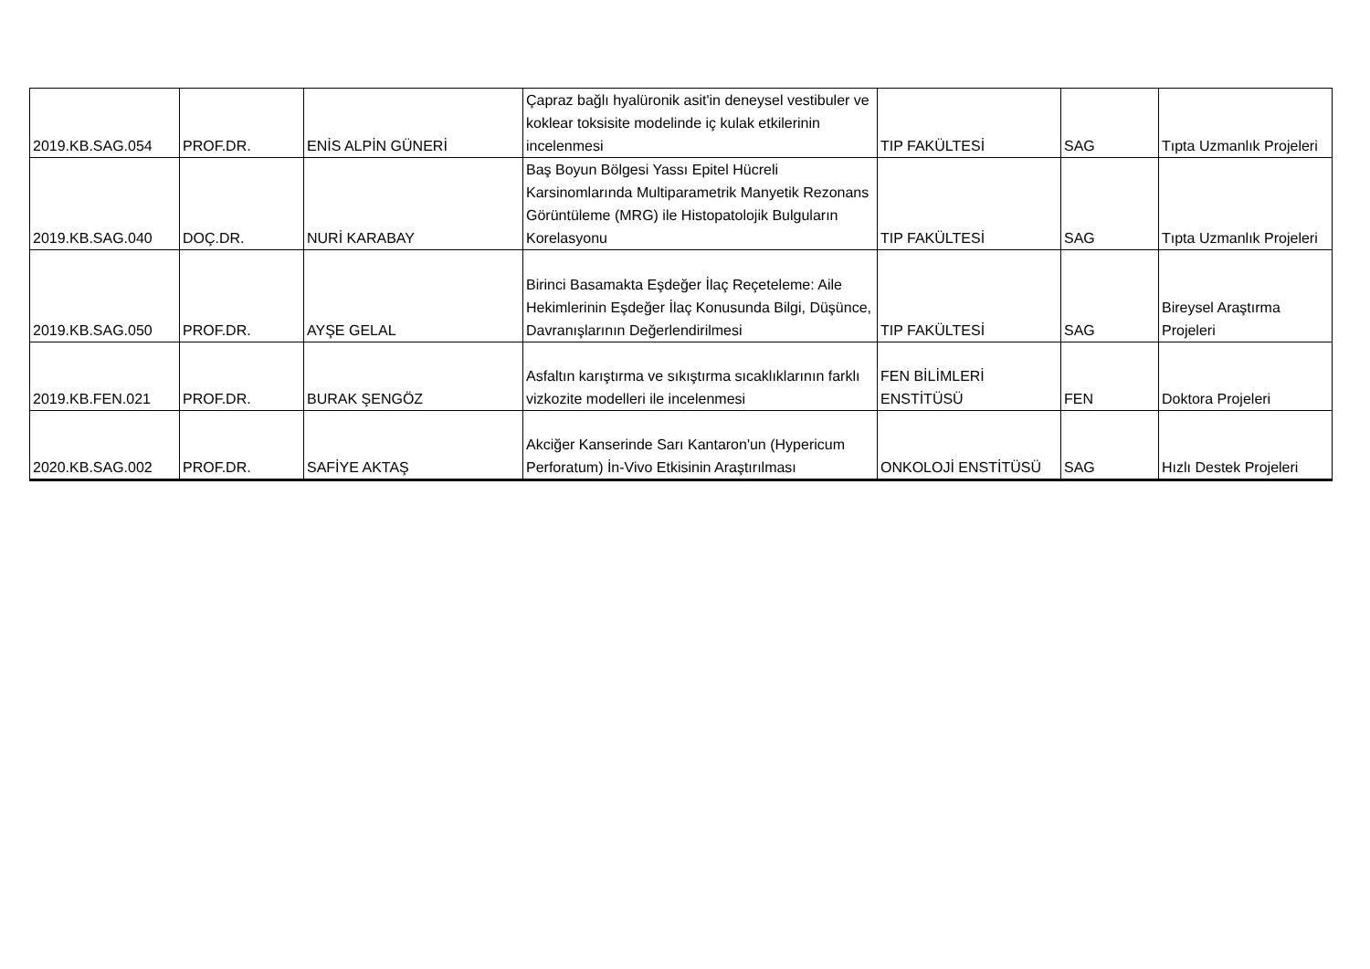| 2019.KB.SAG.054 | PROF.DR. | ENİS ALPİN GÜNERİ | Çapraz bağlı hyalüronik asit'in deneysel vestibuler ve koklear toksisite modelinde iç kulak etkilerinin incelenmesi | TIP FAKÜLTESİ | SAG | Tıpta Uzmanlık Projeleri |
| 2019.KB.SAG.040 | DOÇ.DR. | NURİ KARABAY | Baş Boyun Bölgesi Yassı Epitel Hücreli Karsinomlarında Multiparametrik Manyetik Rezonans Görüntüleme (MRG) ile Histopatolojik Bulguların Korelasyonu | TIP FAKÜLTESİ | SAG | Tıpta Uzmanlık Projeleri |
| 2019.KB.SAG.050 | PROF.DR. | AYŞE GELAL | Birinci Basamakta Eşdeğer İlaç Reçeteleme: Aile Hekimlerinin Eşdeğer İlaç Konusunda Bilgi, Düşünce, Davranışlarının Değerlendirilmesi | TIP FAKÜLTESİ | SAG | Bireysel Araştırma Projeleri |
| 2019.KB.FEN.021 | PROF.DR. | BURAK ŞENGÖZ | Asfaltın karıştırma ve sıkıştırma sıcaklıklarının farklı vizkozite modelleri ile incelenmesi | FEN BİLİMLERİ ENSTİTÜSÜ | FEN | Doktora Projeleri |
| 2020.KB.SAG.002 | PROF.DR. | SAFİYE AKTAŞ | Akciğer Kanserinde Sarı Kantaron'un (Hypericum Perforatum) İn-Vivo Etkisinin Araştırılması | ONKOLOJİ ENSTİTÜSÜ | SAG | Hızlı Destek Projeleri |